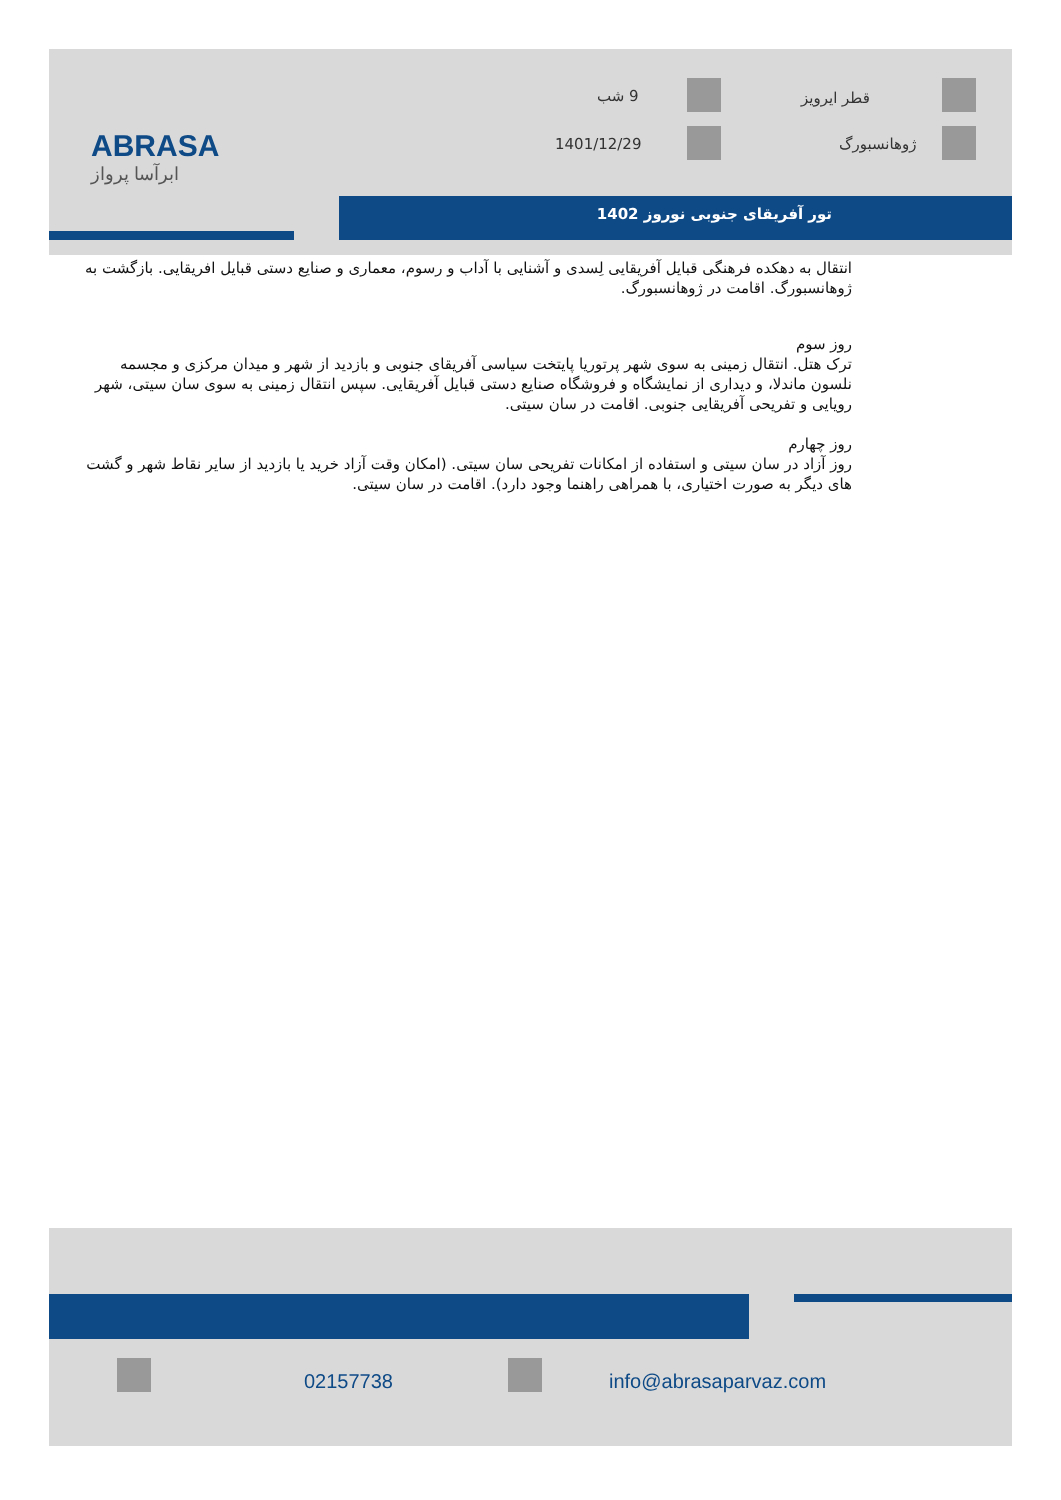ABRASA
ابرآسا پرواز
9 شب قطر ایرویز
1401/12/29 ژوهانسبورگ
تور آفریقای جنوبی نوروز 1402
انتقال به دهکده فرهنگی قبایل آفریقایی لِسدی و آشنایی با آداب و رسوم، معماری و صنایع دستی قبایل افریقایی. بازگشت به ژوهانسبورگ. اقامت در ژوهانسبورگ.
روز سوم
ترک هتل. انتقال زمینی به سوی شهر پرتوریا پایتخت سیاسی آفریقای جنوبی و بازدید از شهر و میدان مرکزی و مجسمه نلسون ماندلا، و دیداری از نمایشگاه و فروشگاه صنایع دستی قبایل آفریقایی. سپس انتقال زمینی به سوی سان سیتی، شهر رویایی و تفریحی آفریقایی جنوبی. اقامت در سان سیتی.
روز چهارم
روز آزاد در سان سیتی و استفاده از امکانات تفریحی سان سیتی. (امکان وقت آزاد خرید یا بازدید از سایر نقاط شهر و گشت های دیگر به صورت اختیاری، با همراهی راهنما وجود دارد). اقامت در سان سیتی.
02157738 info@abrasaparvaz.com